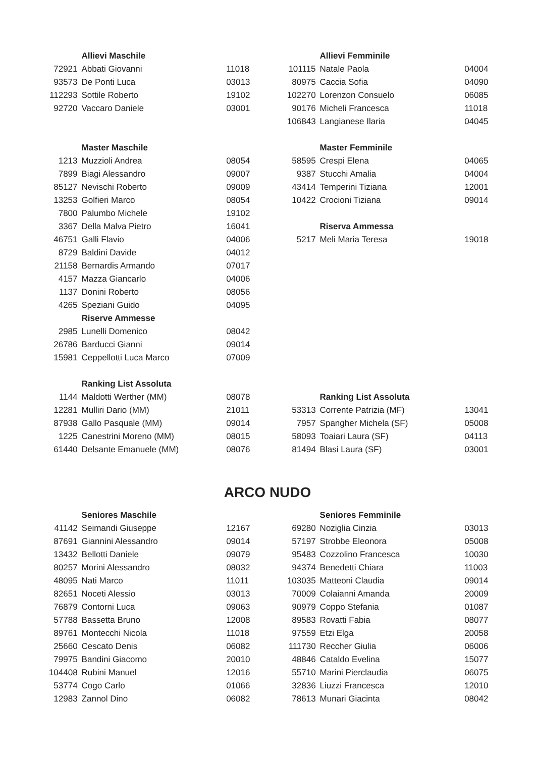| | Allievi Maschile | |
| 72921 | Abbati Giovanni | 11018 |
| 93573 | De Ponti Luca | 03013 |
| 112293 | Sottile Roberto | 19102 |
| 92720 | Vaccaro Daniele | 03001 |
| | Master Maschile | |
| 1213 | Muzzioli Andrea | 08054 |
| 7899 | Biagi Alessandro | 09007 |
| 85127 | Nevischi Roberto | 09009 |
| 13253 | Golfieri Marco | 08054 |
| 7800 | Palumbo Michele | 19102 |
| 3367 | Della Malva Pietro | 16041 |
| 46751 | Galli Flavio | 04006 |
| 8729 | Baldini Davide | 04012 |
| 21158 | Bernardis Armando | 07017 |
| 4157 | Mazza Giancarlo | 04006 |
| 1137 | Donini Roberto | 08056 |
| 4265 | Speziani Guido | 04095 |
| | Riserve Ammesse | |
| 2985 | Lunelli Domenico | 08042 |
| 26786 | Barducci Gianni | 09014 |
| 15981 | Ceppellotti Luca Marco | 07009 |
| | Ranking List Assoluta | |
| 1144 | Maldotti Werther (MM) | 08078 |
| 12281 | Mulliri Dario (MM) | 21011 |
| 87938 | Gallo Pasquale (MM) | 09014 |
| 1225 | Canestrini Moreno (MM) | 08015 |
| 61440 | Delsante Emanuele (MM) | 08076 |
| | Allievi Femminile | |
| 101115 | Natale Paola | 04004 |
| 80975 | Caccia Sofia | 04090 |
| 102270 | Lorenzon Consuelo | 06085 |
| 90176 | Micheli Francesca | 11018 |
| 106843 | Langianese Ilaria | 04045 |
| | Master Femminile | |
| 58595 | Crespi Elena | 04065 |
| 9387 | Stucchi Amalia | 04004 |
| 43414 | Temperini Tiziana | 12001 |
| 10422 | Crocioni Tiziana | 09014 |
| | Riserva Ammessa | |
| 5217 | Meli Maria Teresa | 19018 |
| | Ranking List Assoluta | |
| 53313 | Corrente Patrizia (MF) | 13041 |
| 7957 | Spangher Michela (SF) | 05008 |
| 58093 | Toaiari Laura (SF) | 04113 |
| 81494 | Blasi Laura (SF) | 03001 |
ARCO NUDO
| | Seniores Maschile | |
| 41142 | Seimandi Giuseppe | 12167 |
| 87691 | Giannini Alessandro | 09014 |
| 13432 | Bellotti Daniele | 09079 |
| 80257 | Morini Alessandro | 08032 |
| 48095 | Nati Marco | 11011 |
| 82651 | Noceti Alessio | 03013 |
| 76879 | Contorni Luca | 09063 |
| 57788 | Bassetta Bruno | 12008 |
| 89761 | Montecchi Nicola | 11018 |
| 25660 | Cescato Denis | 06082 |
| 79975 | Bandini Giacomo | 20010 |
| 104408 | Rubini Manuel | 12016 |
| 53774 | Cogo Carlo | 01066 |
| 12983 | Zannol Dino | 06082 |
| | Seniores Femminile | |
| 69280 | Noziglia Cinzia | 03013 |
| 57197 | Strobbe Eleonora | 05008 |
| 95483 | Cozzolino Francesca | 10030 |
| 94374 | Benedetti Chiara | 11003 |
| 103035 | Matteoni Claudia | 09014 |
| 70009 | Colaianni Amanda | 20009 |
| 90979 | Coppo Stefania | 01087 |
| 89583 | Rovatti Fabia | 08077 |
| 97559 | Etzi Elga | 20058 |
| 111730 | Reccher Giulia | 06006 |
| 48846 | Cataldo Evelina | 15077 |
| 55710 | Marini Pierclaudia | 06075 |
| 32836 | Liuzzi Francesca | 12010 |
| 78613 | Munari Giacinta | 08042 |